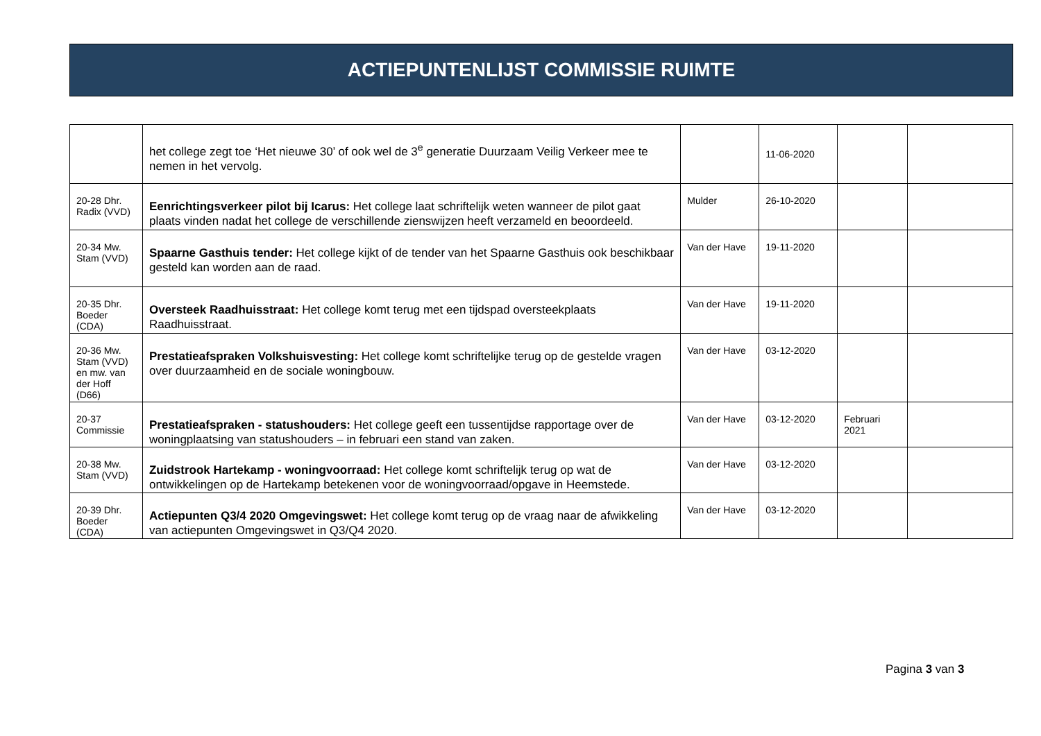ACTIEPUNTENLIJST COMMISSIE RUIMTE
| | het college zegt toe ‘Het nieuwe 30’ of ook wel de 3<sup>e</sup> generatie Duurzaam Veilig Verkeer mee te nemen in het vervolg. | | 11-06-2020 | | |
| 20-28 Dhr. Radix (VVD) | Eenrichtingsverkeer pilot bij Icarus: Het college laat schriftelijk weten wanneer de pilot gaat plaats vinden nadat het college de verschillende zienswijzen heeft verzameld en beoordeeld. | Mulder | 26-10-2020 | | |
| 20-34 Mw. Stam (VVD) | Spaarne Gasthuis tender: Het college kijkt of de tender van het Spaarne Gasthuis ook beschikbaar gesteld kan worden aan de raad. | Van der Have | 19-11-2020 | | |
| 20-35 Dhr. Boeder (CDA) | Oversteek Raadhuisstraat: Het college komt terug met een tijdspad oversteekplaats Raadhuisstraat. | Van der Have | 19-11-2020 | | |
| 20-36 Mw. Stam (VVD) en mw. van der Hoff (D66) | Prestatieafspraken Volkshuisvesting: Het college komt schriftelijke terug op de gestelde vragen over duurzaamheid en de sociale woningbouw. | Van der Have | 03-12-2020 | | |
| 20-37 Commissie | Prestatieafspraken - statushouders: Het college geeft een tussentijdse rapportage over de woningplaatsing van statushouders – in februari een stand van zaken. | Van der Have | 03-12-2020 | Februari 2021 | |
| 20-38 Mw. Stam (VVD) | Zuidstrook Hartekamp - woningvoorraad: Het college komt schriftelijk terug op wat de ontwikkelingen op de Hartekamp betekenen voor de woningvoorraad/opgave in Heemstede. | Van der Have | 03-12-2020 | | |
| 20-39 Dhr. Boeder (CDA) | Actiepunten Q3/4 2020 Omgevingswet: Het college komt terug op de vraag naar de afwikkeling van actiepunten Omgevingswet in Q3/Q4 2020. | Van der Have | 03-12-2020 | | |
Pagina 3 van 3